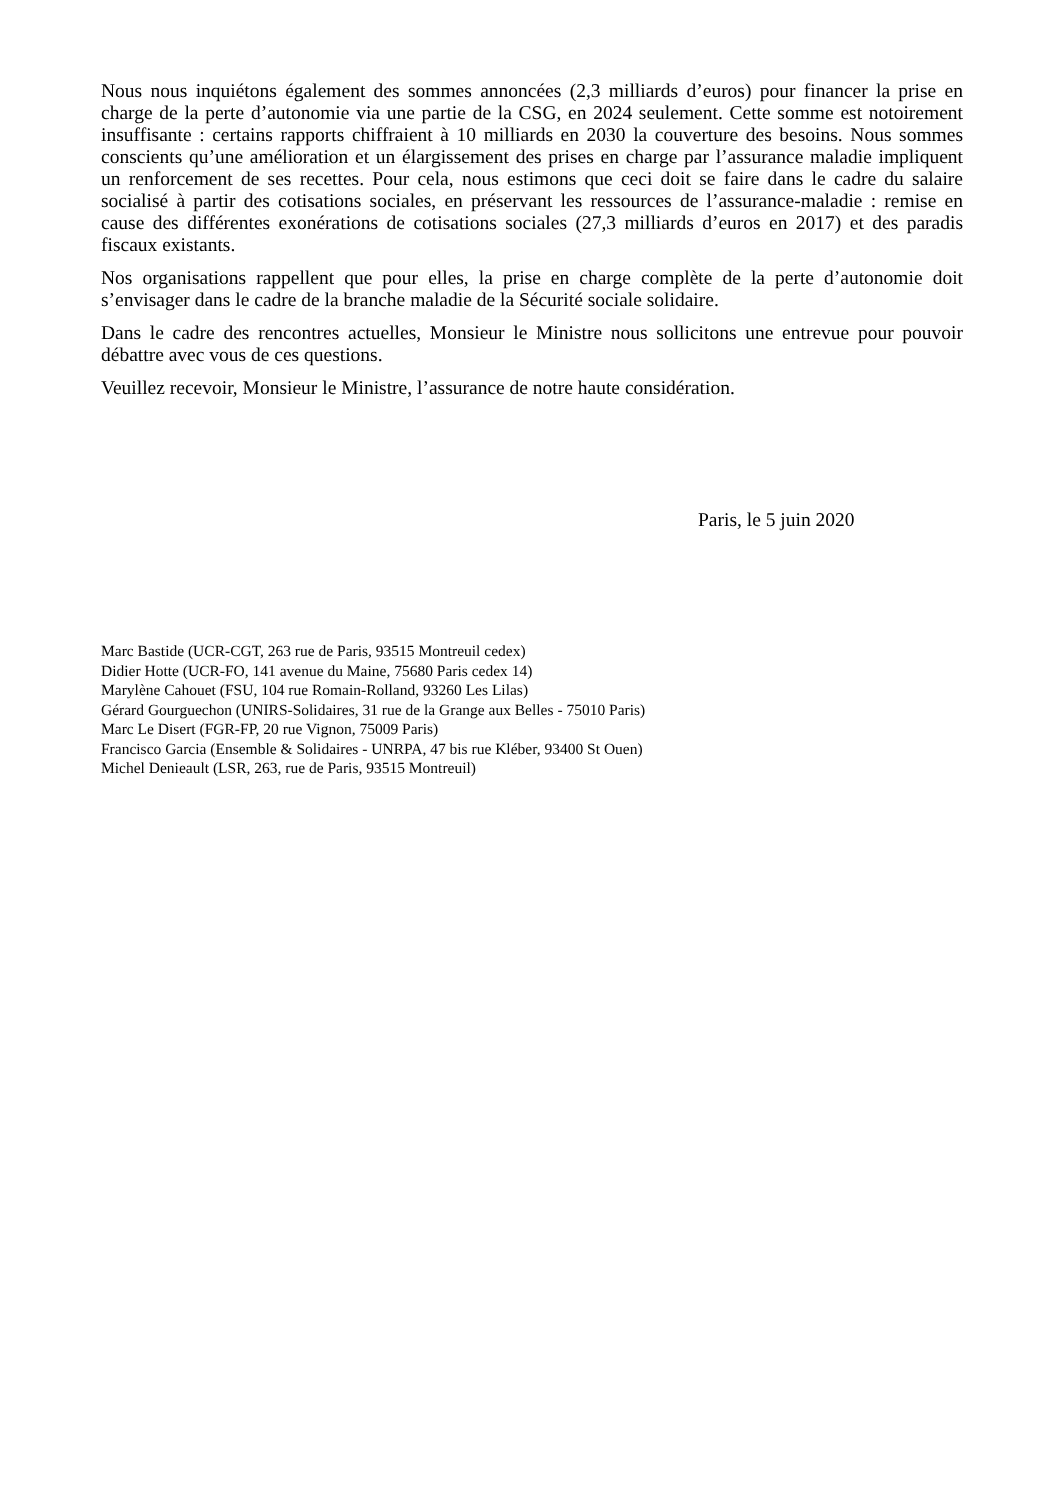Nous nous inquiétons également des sommes annoncées (2,3 milliards d’euros) pour financer la prise en charge de la perte d’autonomie via une partie de la CSG, en 2024 seulement. Cette somme est notoirement insuffisante : certains rapports chiffraient à 10 milliards en 2030 la couverture des besoins. Nous sommes conscients qu’une amélioration et un élargissement des prises en charge par l’assurance maladie impliquent un renforcement de ses recettes. Pour cela, nous estimons que ceci doit se faire dans le cadre du salaire socialisé à partir des cotisations sociales, en préservant les ressources de l’assurance-maladie : remise en cause des différentes exonérations de cotisations sociales (27,3 milliards d’euros en 2017) et des paradis fiscaux existants.
Nos organisations rappellent que pour elles, la prise en charge complète de la perte d’autonomie doit s’envisager dans le cadre de la branche maladie de la Sécurité sociale solidaire.
Dans le cadre des rencontres actuelles, Monsieur le Ministre nous sollicitons une entrevue pour pouvoir débattre avec vous de ces questions.
Veuillez recevoir, Monsieur le Ministre, l’assurance de notre haute considération.
Paris, le 5 juin 2020
Marc Bastide (UCR-CGT, 263 rue de Paris, 93515 Montreuil cedex)
Didier Hotte (UCR-FO, 141 avenue du Maine, 75680 Paris cedex 14)
Marylène Cahouet (FSU, 104 rue Romain-Rolland, 93260 Les Lilas)
Gérard Gourguechon (UNIRS-Solidaires, 31 rue de la Grange aux Belles - 75010 Paris)
Marc Le Disert (FGR-FP, 20 rue Vignon, 75009 Paris)
Francisco Garcia (Ensemble & Solidaires - UNRPA, 47 bis rue Kléber, 93400 St Ouen)
Michel Denieault (LSR, 263, rue de Paris, 93515 Montreuil)